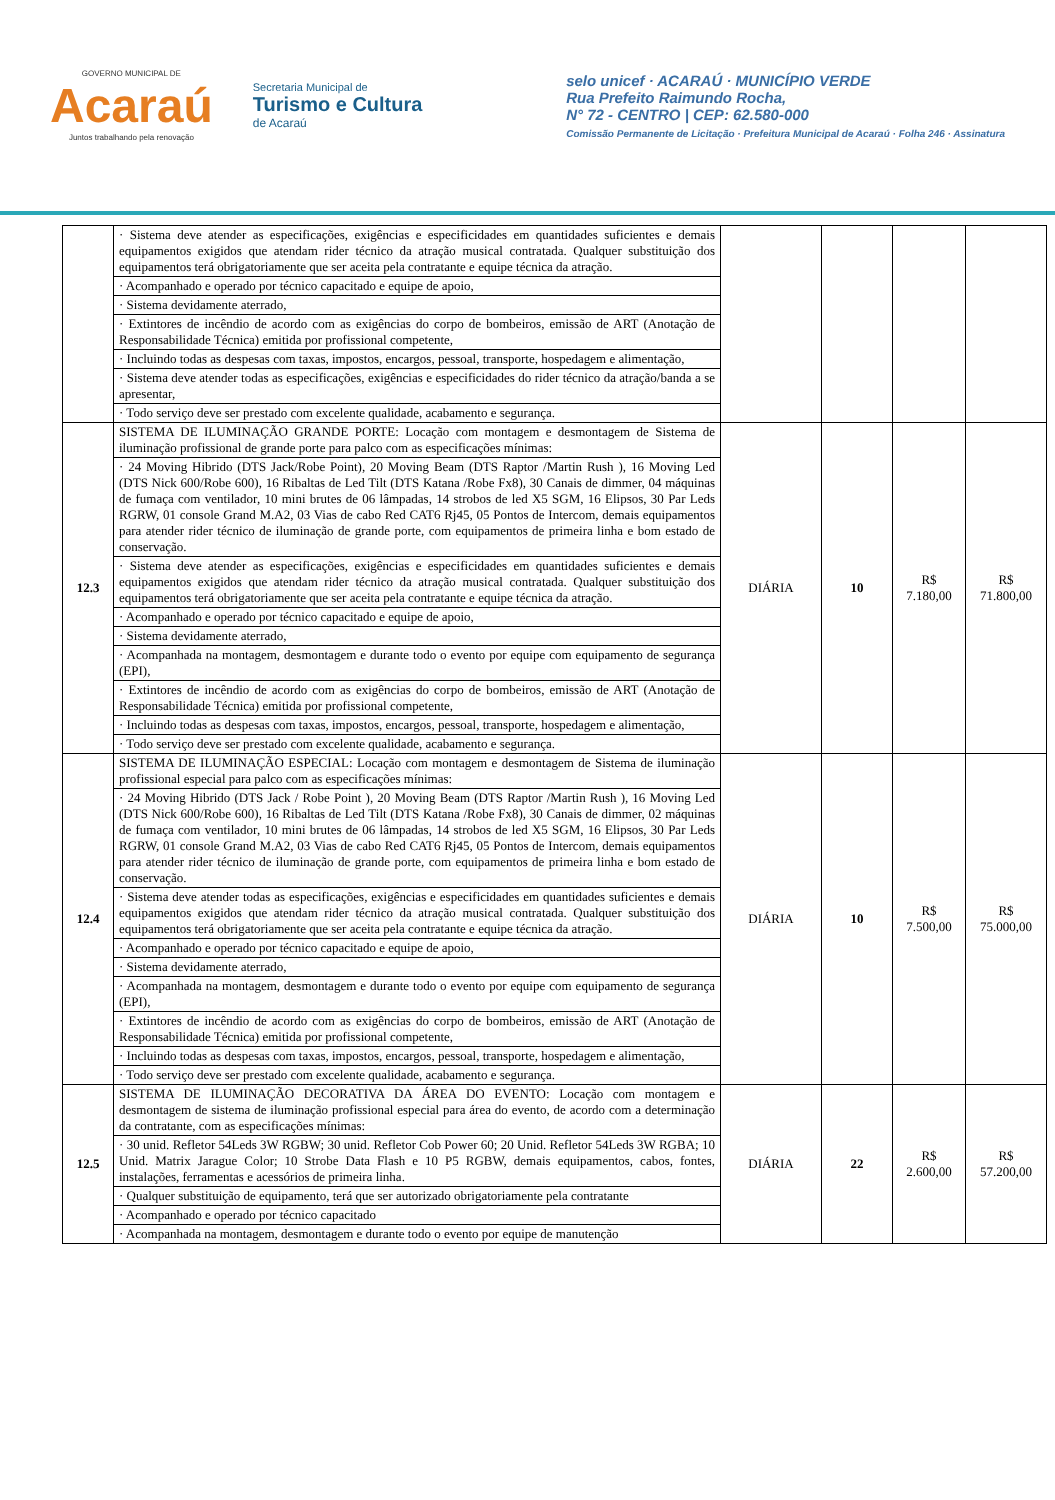GOVERNO MUNICIPAL DE
Acaraú
Juntos trabalhando pela renovação
Secretaria Municipal de
Turismo e Cultura
de Acaraú
selo unicef · ACARAÚ · MUNICÍPIO VERDE
Rua Prefeito Raimundo Rocha,
N° 72 - CENTRO | CEP: 62.580-000
Comissão Permanente de Licitação · Prefeitura Municipal de Acaraú · Folha 246 · Assinatura
| | · Sistema deve atender as especificações, exigências e especificidades em quantidades suficientes e demais equipamentos exigidos que atendam rider técnico da atração musical contratada. Qualquer substituição dos equipamentos terá obrigatoriamente que ser aceita pela contratante e equipe técnica da atração. | | | | |
| | · Acompanhado e operado por técnico capacitado e equipe de apoio, | | | | |
| | · Sistema devidamente aterrado, | | | | |
| | · Extintores de incêndio de acordo com as exigências do corpo de bombeiros, emissão de ART (Anotação de Responsabilidade Técnica) emitida por profissional competente, | | | | |
| | · Incluindo todas as despesas com taxas, impostos, encargos, pessoal, transporte, hospedagem e alimentação, | | | | |
| | · Sistema deve atender todas as especificações, exigências e especificidades do rider técnico da atração/banda a se apresentar, | | | | |
| | · Todo serviço deve ser prestado com excelente qualidade, acabamento e segurança. | | | | |
| 12.3 | SISTEMA DE ILUMINAÇÃO GRANDE PORTE: Locação com montagem e desmontagem de Sistema de iluminação profissional de grande porte para palco com as especificações mínimas: | DIÁRIA | 10 | R$ 7.180,00 | R$ 71.800,00 |
| | · 24 Moving Hibrido (DTS Jack/Robe Point), 20 Moving Beam (DTS Raptor /Martin Rush ), 16 Moving Led (DTS Nick 600/Robe 600), 16 Ribaltas de Led Tilt (DTS Katana /Robe Fx8), 30 Canais de dimmer, 04 máquinas de fumaça com ventilador, 10 mini brutes de 06 lâmpadas, 14 strobos de led X5 SGM, 16 Elipsos, 30 Par Leds RGRW, 01 console Grand M.A2, 03 Vias de cabo Red CAT6 Rj45, 05 Pontos de Intercom, demais equipamentos para atender rider técnico de iluminação de grande porte, com equipamentos de primeira linha e bom estado de conservação. | | | | |
| | · Sistema deve atender as especificações, exigências e especificidades em quantidades suficientes e demais equipamentos exigidos que atendam rider técnico da atração musical contratada. Qualquer substituição dos equipamentos terá obrigatoriamente que ser aceita pela contratante e equipe técnica da atração. | | | | |
| | · Acompanhado e operado por técnico capacitado e equipe de apoio, | | | | |
| | · Sistema devidamente aterrado, | | | | |
| | · Acompanhada na montagem, desmontagem e durante todo o evento por equipe com equipamento de segurança (EPI), | | | | |
| | · Extintores de incêndio de acordo com as exigências do corpo de bombeiros, emissão de ART (Anotação de Responsabilidade Técnica) emitida por profissional competente, | | | | |
| | · Incluindo todas as despesas com taxas, impostos, encargos, pessoal, transporte, hospedagem e alimentação, | | | | |
| | · Todo serviço deve ser prestado com excelente qualidade, acabamento e segurança. | | | | |
| 12.4 | SISTEMA DE ILUMINAÇÃO ESPECIAL: Locação com montagem e desmontagem de Sistema de iluminação profissional especial para palco com as especificações mínimas: | DIÁRIA | 10 | R$ 7.500,00 | R$ 75.000,00 |
| | · 24 Moving Hibrido (DTS Jack / Robe Point ), 20 Moving Beam (DTS Raptor /Martin Rush ), 16 Moving Led (DTS Nick 600/Robe 600), 16 Ribaltas de Led Tilt (DTS Katana /Robe Fx8), 30 Canais de dimmer, 02 máquinas de fumaça com ventilador, 10 mini brutes de 06 lâmpadas, 14 strobos de led X5 SGM, 16 Elipsos, 30 Par Leds RGRW, 01 console Grand M.A2, 03 Vias de cabo Red CAT6 Rj45, 05 Pontos de Intercom, demais equipamentos para atender rider técnico de iluminação de grande porte, com equipamentos de primeira linha e bom estado de conservação. | | | | |
| | · Sistema deve atender todas as especificações, exigências e especificidades em quantidades suficientes e demais equipamentos exigidos que atendam rider técnico da atração musical contratada. Qualquer substituição dos equipamentos terá obrigatoriamente que ser aceita pela contratante e equipe técnica da atração. | | | | |
| | · Acompanhado e operado por técnico capacitado e equipe de apoio, | | | | |
| | · Sistema devidamente aterrado, | | | | |
| | · Acompanhada na montagem, desmontagem e durante todo o evento por equipe com equipamento de segurança (EPI), | | | | |
| | · Extintores de incêndio de acordo com as exigências do corpo de bombeiros, emissão de ART (Anotação de Responsabilidade Técnica) emitida por profissional competente, | | | | |
| | · Incluindo todas as despesas com taxas, impostos, encargos, pessoal, transporte, hospedagem e alimentação, | | | | |
| | · Todo serviço deve ser prestado com excelente qualidade, acabamento e segurança. | | | | |
| 12.5 | SISTEMA DE ILUMINAÇÃO DECORATIVA DA ÁREA DO EVENTO: Locação com montagem e desmontagem de sistema de iluminação profissional especial para área do evento, de acordo com a determinação da contratante, com as especificações mínimas: | DIÁRIA | 22 | R$ 2.600,00 | R$ 57.200,00 |
| | · 30 unid. Refletor 54Leds 3W RGBW; 30 unid. Refletor Cob Power 60; 20 Unid. Refletor 54Leds 3W RGBA; 10 Unid. Matrix Jarague Color; 10 Strobe Data Flash e 10 P5 RGBW, demais equipamentos, cabos, fontes, instalações, ferramentas e acessórios de primeira linha. | | | | |
| | · Qualquer substituição de equipamento, terá que ser autorizado obrigatoriamente pela contratante | | | | |
| | · Acompanhado e operado por técnico capacitado | | | | |
| | · Acompanhada na montagem, desmontagem e durante todo o evento por equipe de manutenção | | | | |